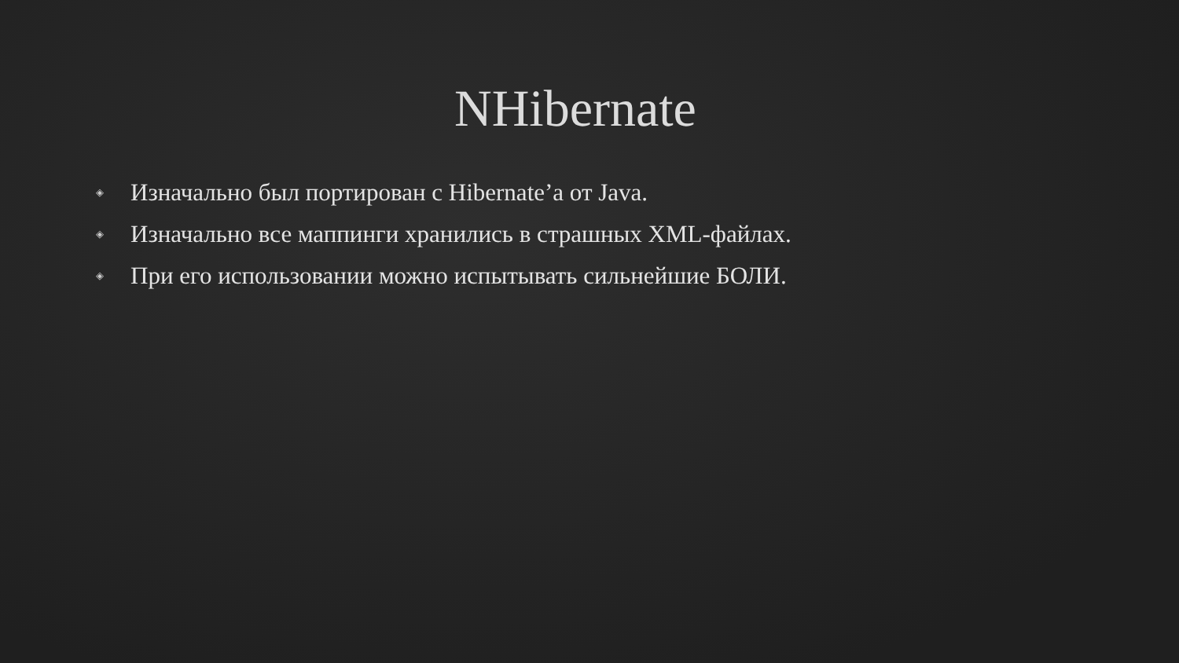NHibernate
◈ Изначально был портирован с Hibernate’а от Java.
◈ Изначально все маппинги хранились в страшных XML-файлах.
◈ При его использовании можно испытывать сильнейшие БОЛИ.